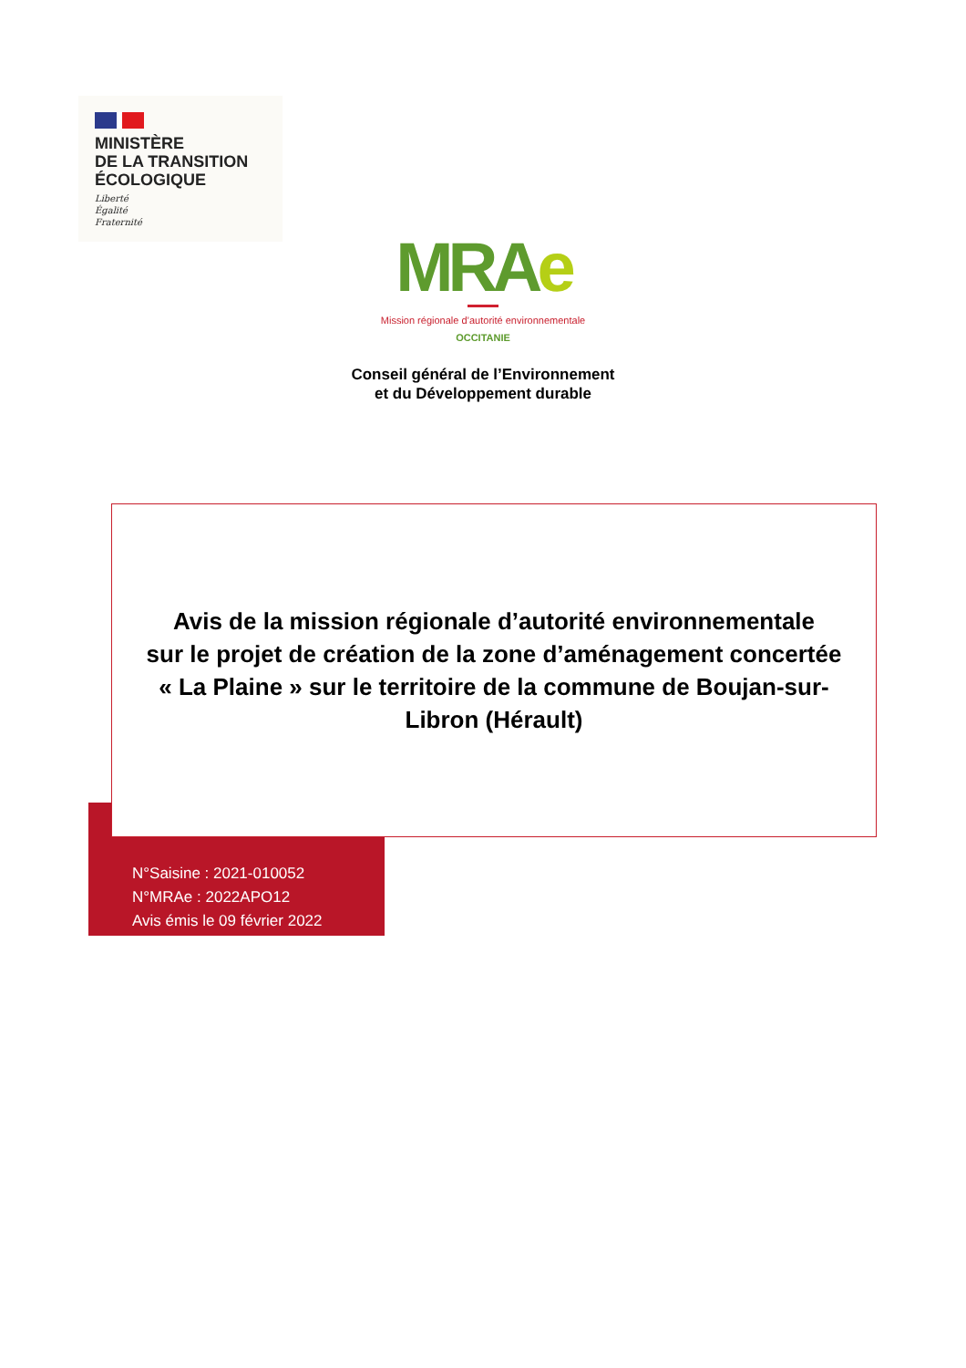MINISTÈRE
DE LA TRANSITION
ÉCOLOGIQUE
Liberté
Égalité
Fraternité
MRAe
Mission régionale d’autorité environnementale
OCCITANIE
Conseil général de l’Environnement
et du Développement durable
Avis de la mission régionale d’autorité environnementale
sur le projet de création de la zone d’aménagement concertée
« La Plaine » sur le territoire de la commune de Boujan-sur-
Libron (Hérault)
N°Saisine : 2021-010052
N°MRAe : 2022APO12
Avis émis le 09 février 2022